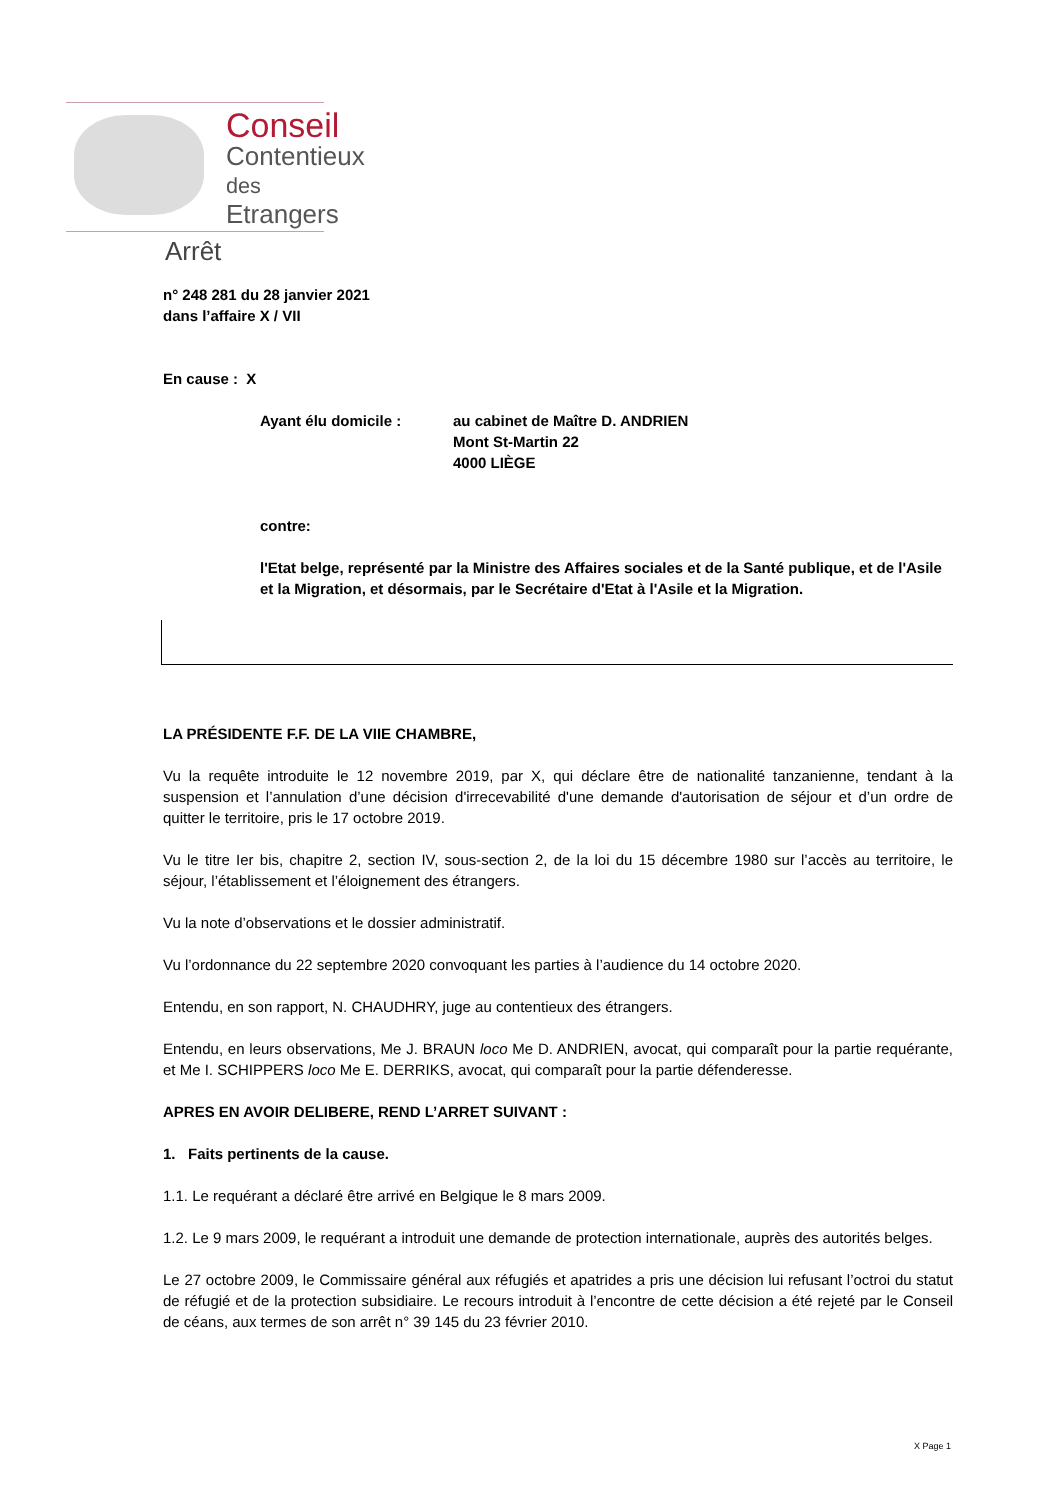Conseil
Contentieux des
Etrangers
Arrêt
n° 248 281 du 28 janvier 2021
dans l’affaire X / VII
En cause : X
Ayant élu domicile : au cabinet de Maître D. ANDRIEN
Mont St-Martin 22
4000 LIÈGE
contre:
l'Etat belge, représenté par la Ministre des Affaires sociales et de la Santé publique, et de l'Asile et la Migration, et désormais, par le Secrétaire d'Etat à l'Asile et la Migration.
LA PRÉSIDENTE F.F. DE LA VIIE CHAMBRE,
Vu la requête introduite le 12 novembre 2019, par X, qui déclare être de nationalité tanzanienne, tendant à la suspension et l’annulation d’une décision d'irrecevabilité d'une demande d'autorisation de séjour et d’un ordre de quitter le territoire, pris le 17 octobre 2019.
Vu le titre Ier bis, chapitre 2, section IV, sous-section 2, de la loi du 15 décembre 1980 sur l’accès au territoire, le séjour, l’établissement et l’éloignement des étrangers.
Vu la note d’observations et le dossier administratif.
Vu l’ordonnance du 22 septembre 2020 convoquant les parties à l’audience du 14 octobre 2020.
Entendu, en son rapport, N. CHAUDHRY, juge au contentieux des étrangers.
Entendu, en leurs observations, Me J. BRAUN loco Me D. ANDRIEN, avocat, qui comparaît pour la partie requérante, et Me I. SCHIPPERS loco Me E. DERRIKS, avocat, qui comparaît pour la partie défenderesse.
APRES EN AVOIR DELIBERE, REND L’ARRET SUIVANT :
1. Faits pertinents de la cause.
1.1. Le requérant a déclaré être arrivé en Belgique le 8 mars 2009.
1.2. Le 9 mars 2009, le requérant a introduit une demande de protection internationale, auprès des autorités belges.
Le 27 octobre 2009, le Commissaire général aux réfugiés et apatrides a pris une décision lui refusant l’octroi du statut de réfugié et de la protection subsidiaire. Le recours introduit à l’encontre de cette décision a été rejeté par le Conseil de céans, aux termes de son arrêt n° 39 145 du 23 février 2010.
X Page 1